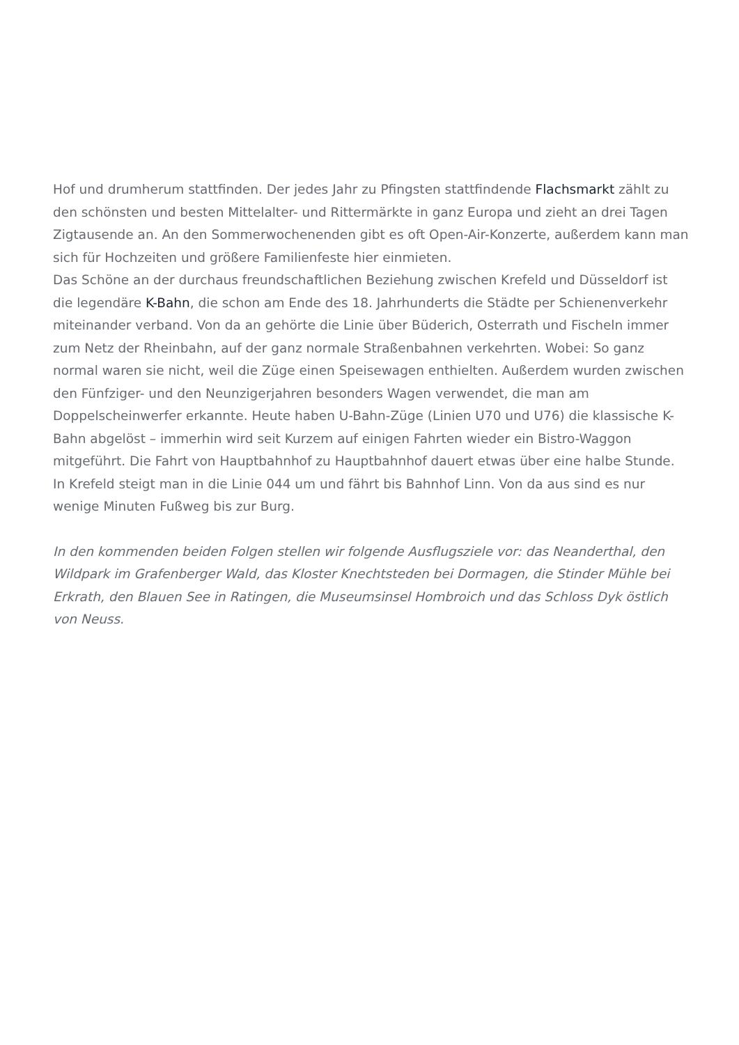Hof und drumherum stattfinden. Der jedes Jahr zu Pfingsten stattfindende Flachsmarkt zählt zu den schönsten und besten Mittelalter- und Rittermärkte in ganz Europa und zieht an drei Tagen Zigtausende an. An den Sommerwochenenden gibt es oft Open-Air-Konzerte, außerdem kann man sich für Hochzeiten und größere Familienfeste hier einmieten.
Das Schöne an der durchaus freundschaftlichen Beziehung zwischen Krefeld und Düsseldorf ist die legendäre K-Bahn, die schon am Ende des 18. Jahrhunderts die Städte per Schienenverkehr miteinander verband. Von da an gehörte die Linie über Büderich, Osterrath und Fischeln immer zum Netz der Rheinbahn, auf der ganz normale Straßenbahnen verkehrten. Wobei: So ganz normal waren sie nicht, weil die Züge einen Speisewagen enthielten. Außerdem wurden zwischen den Fünfziger- und den Neunzigerjahren besonders Wagen verwendet, die man am Doppelscheinwerfer erkannte. Heute haben U-Bahn-Züge (Linien U70 und U76) die klassische K-Bahn abgelöst – immerhin wird seit Kurzem auf einigen Fahrten wieder ein Bistro-Waggon mitgeführt. Die Fahrt von Hauptbahnhof zu Hauptbahnhof dauert etwas über eine halbe Stunde. In Krefeld steigt man in die Linie 044 um und fährt bis Bahnhof Linn. Von da aus sind es nur wenige Minuten Fußweg bis zur Burg.
In den kommenden beiden Folgen stellen wir folgende Ausflugsziele vor: das Neanderthal, den Wildpark im Grafenberger Wald, das Kloster Knechtsteden bei Dormagen, die Stinder Mühle bei Erkrath, den Blauen See in Ratingen, die Museumsinsel Hombroich und das Schloss Dyk östlich von Neuss.